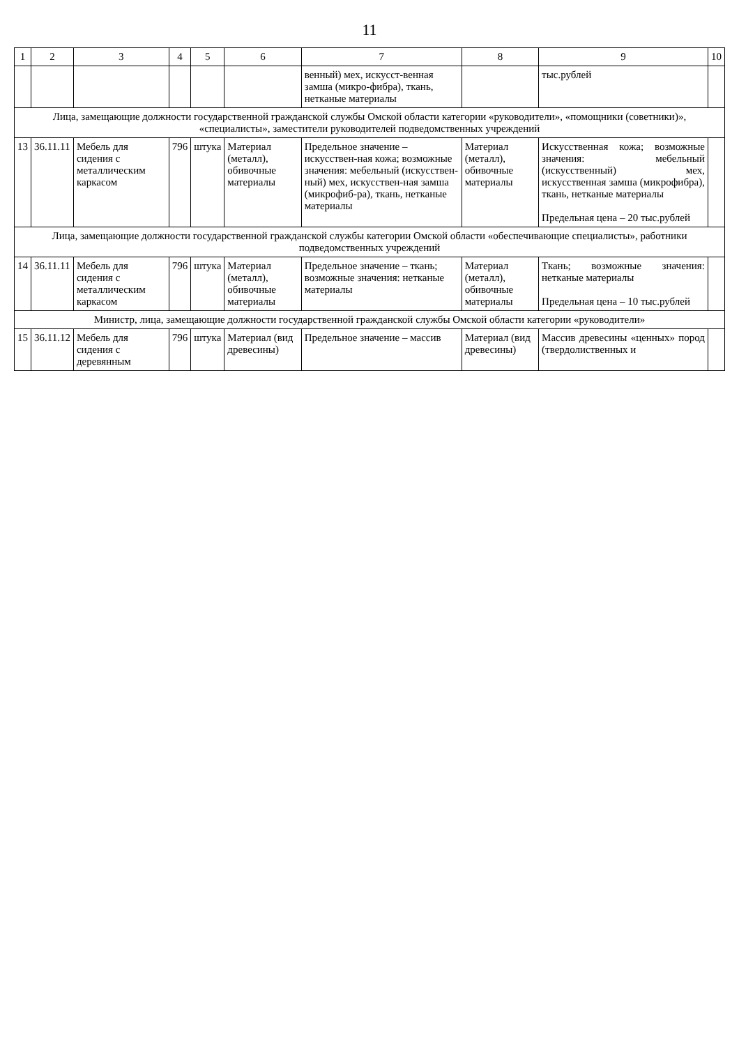11
| 1 | 2 | 3 | 4 | 5 | 6 | 7 | 8 | 9 | 10 |
| --- | --- | --- | --- | --- | --- | --- | --- | --- | --- |
| | | | | | | венный) мех, искусст-венная замша (микро-фибра), ткань, нетканые материалы | | тыс.рублей | |
| Лица, замещающие должности государственной гражданской службы Омской области категории «руководители», «помощники (советники)», «специалисты», заместители руководителей подведомственных учреждений | | | | | | | | | |
| 13 | 36.11.11 | Мебель для сидения с металлическим каркасом | 796 | штука | Материал (металл), обивочные материалы | Предельное значение – искусствен-ная кожа; возможные значения: мебельный (искусствен-ный) мех, искусствен-ная замша (микрофиб-ра), ткань, нетканые материалы | Материал (металл), обивочные материалы | Искусственная кожа; возможные значения: мебельный (искусственный) мех, искусственная замша (микрофибра), ткань, нетканые материалы Предельная цена – 20 тыс.рублей | |
| Лица, замещающие должности государственной гражданской службы категории Омской области «обеспечивающие специалисты», работники подведомственных учреждений | | | | | | | | | |
| 14 | 36.11.11 | Мебель для сидения с металлическим каркасом | 796 | штука | Материал (металл), обивочные материалы | Предельное значение – ткань; возможные значения: нетканые материалы | Материал (металл), обивочные материалы | Ткань; возможные значения: нетканые материалы Предельная цена – 10 тыс.рублей | |
| Министр, лица, замещающие должности государственной гражданской службы Омской области категории «руководители» | | | | | | | | | |
| 15 | 36.11.12 | Мебель для сидения с деревянным | 796 | штука | Материал (вид древесины) | Предельное значение – массив | Материал (вид древесины) | Массив древесины «ценных» пород (твердолиственных и | |